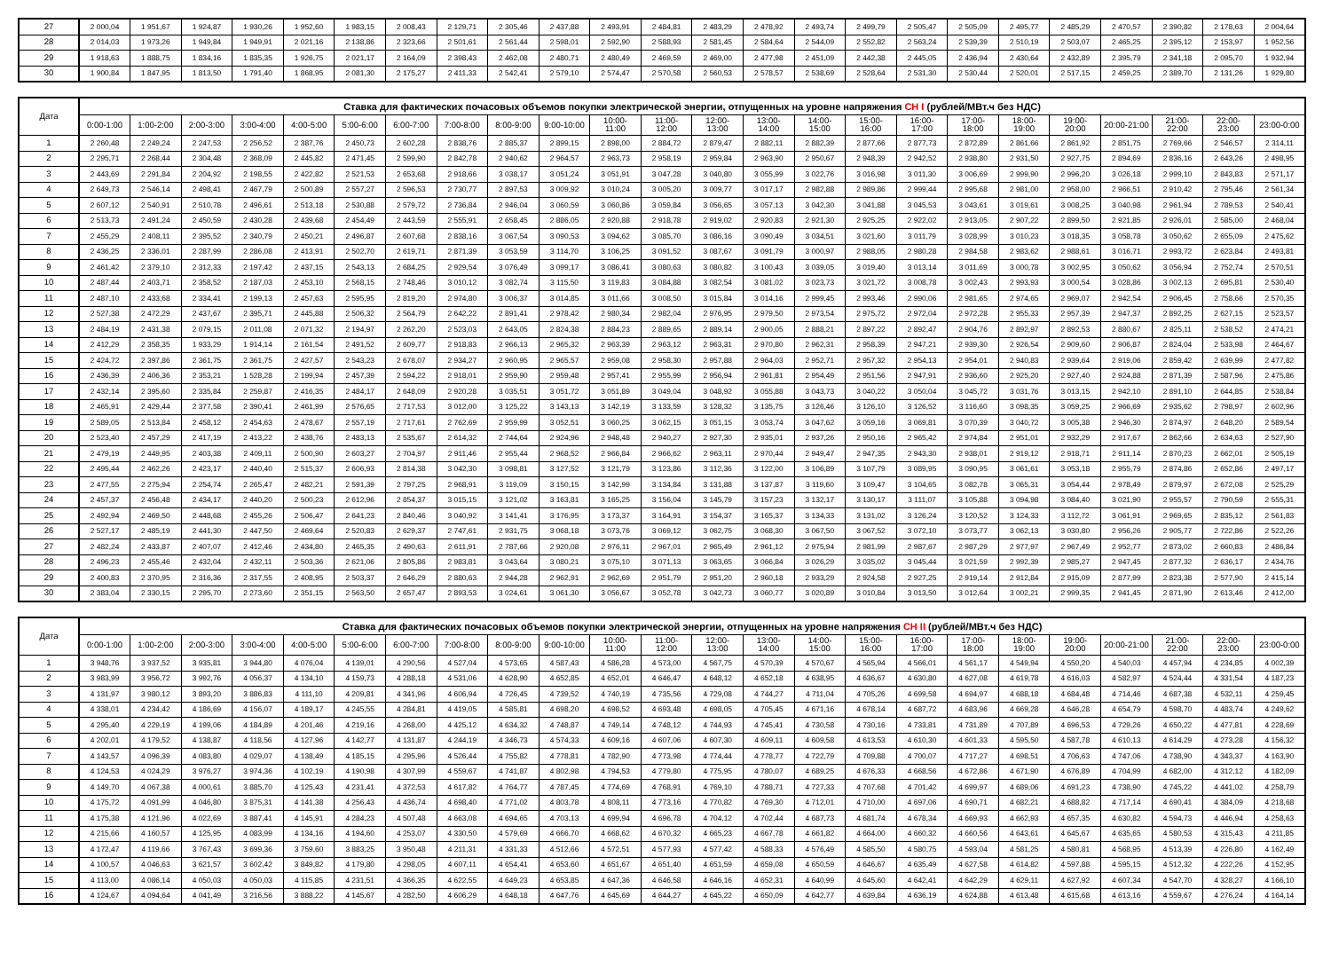| 27 | 2 000,04 | 1 951,67 | 1 924,87 | 1 930,26 | 1 952,60 | 1 983,15 | 2 008,43 | 2 129,71 | 2 305,46 | 2 437,88 | 2 493,91 | 2 484,81 | 2 483,29 | 2 478,92 | 2 493,74 | 2 499,79 | 2 505,47 | 2 505,09 | 2 495,77 | 2 485,29 | 2 470,57 | 2 390,82 | 2 178,63 | 2 004,64 |
| 28 | 2 014,03 | 1 973,26 | 1 949,84 | 1 949,91 | 2 021,16 | 2 138,86 | 2 323,66 | 2 501,61 | 2 561,44 | 2 598,01 | 2 592,90 | 2 588,93 | 2 581,45 | 2 584,64 | 2 544,09 | 2 552,82 | 2 563,24 | 2 539,39 | 2 510,19 | 2 503,07 | 2 465,25 | 2 395,12 | 2 153,97 | 1 952,56 |
| 29 | 1 918,63 | 1 888,75 | 1 834,16 | 1 835,35 | 1 926,75 | 2 021,17 | 2 164,09 | 2 398,43 | 2 462,08 | 2 480,71 | 2 480,49 | 2 469,59 | 2 469,00 | 2 477,98 | 2 451,09 | 2 442,38 | 2 445,05 | 2 436,94 | 2 430,64 | 2 432,89 | 2 395,79 | 2 341,18 | 2 095,70 | 1 932,94 |
| 30 | 1 900,84 | 1 847,95 | 1 813,50 | 1 791,40 | 1 868,95 | 2 081,30 | 2 175,27 | 2 411,33 | 2 542,41 | 2 579,10 | 2 574,47 | 2 570,58 | 2 560,53 | 2 578,57 | 2 538,69 | 2 528,64 | 2 531,30 | 2 530,44 | 2 520,01 | 2 517,15 | 2 459,25 | 2 389,70 | 2 131,26 | 1 929,80 |
| Дата | Ставка для фактических почасовых объемов покупки электрической энергии, отпущенных на уровне напряжения СН I (рублей/МВт.ч без НДС) | | | | | | | | | | | | | | | | | | | | | | | |
| --- | --- | --- | --- | --- | --- | --- | --- | --- | --- | --- | --- | --- | --- | --- | --- | --- | --- | --- | --- | --- | --- | --- | --- | --- |
| | 0:00-1:00 | 1:00-2:00 | 2:00-3:00 | 3:00-4:00 | 4:00-5:00 | 5:00-6:00 | 6:00-7:00 | 7:00-8:00 | 8:00-9:00 | 9:00-10:00 | 10:00- 11:00 | 11:00- 12:00 | 12:00- 13:00 | 13:00- 14:00 | 14:00- 15:00 | 15:00- 16:00 | 16:00- 17:00 | 17:00- 18:00 | 18:00- 19:00 | 19:00- 20:00 | 20:00-21:00 | 21:00- 22:00 | 22:00- 23:00 | 23:00-0:00 |
| 1 | 2 260,48 | 2 249,24 | 2 247,53 | 2 256,52 | 2 387,76 | 2 450,73 | 2 602,28 | 2 838,76 | 2 885,37 | 2 899,15 | 2 898,00 | 2 884,72 | 2 879,47 | 2 882,11 | 2 882,39 | 2 877,66 | 2 877,73 | 2 872,89 | 2 861,66 | 2 861,92 | 2 851,75 | 2 769,66 | 2 546,57 | 2 314,11 |
| 2 | 2 295,71 | 2 268,44 | 2 304,48 | 2 368,09 | 2 445,82 | 2 471,45 | 2 599,90 | 2 842,78 | 2 940,62 | 2 964,57 | 2 963,73 | 2 958,19 | 2 959,84 | 2 963,90 | 2 950,67 | 2 948,39 | 2 942,52 | 2 938,80 | 2 931,50 | 2 927,75 | 2 894,69 | 2 836,16 | 2 643,26 | 2 498,95 |
| 3 | 2 443,69 | 2 291,84 | 2 204,92 | 2 198,55 | 2 422,82 | 2 521,53 | 2 653,68 | 2 918,66 | 3 038,17 | 3 051,24 | 3 051,91 | 3 047,28 | 3 040,80 | 3 055,99 | 3 022,76 | 3 016,98 | 3 011,30 | 3 006,69 | 2 999,90 | 2 996,20 | 3 026,18 | 2 999,10 | 2 843,83 | 2 571,17 |
| 4 | 2 649,73 | 2 546,14 | 2 498,41 | 2 467,79 | 2 500,89 | 2 557,27 | 2 596,53 | 2 730,77 | 2 897,53 | 3 009,92 | 3 010,24 | 3 005,20 | 3 009,77 | 3 017,17 | 2 982,88 | 2 989,86 | 2 999,44 | 2 995,68 | 2 981,00 | 2 958,00 | 2 966,51 | 2 910,42 | 2 795,46 | 2 561,34 |
| 5 | 2 607,12 | 2 540,91 | 2 510,78 | 2 496,61 | 2 513,18 | 2 530,88 | 2 579,72 | 2 736,84 | 2 946,04 | 3 060,59 | 3 060,86 | 3 059,84 | 3 056,65 | 3 057,13 | 3 042,30 | 3 041,88 | 3 045,53 | 3 043,61 | 3 019,61 | 3 008,25 | 3 040,98 | 2 961,94 | 2 789,53 | 2 540,41 |
| 6 | 2 513,73 | 2 491,24 | 2 450,59 | 2 430,28 | 2 439,68 | 2 454,49 | 2 443,59 | 2 555,91 | 2 658,45 | 2 886,05 | 2 920,88 | 2 918,78 | 2 919,02 | 2 920,83 | 2 921,30 | 2 925,25 | 2 922,02 | 2 913,05 | 2 907,22 | 2 899,50 | 2 921,85 | 2 926,01 | 2 585,00 | 2 468,04 |
| 7 | 2 455,29 | 2 408,11 | 2 395,52 | 2 340,79 | 2 450,21 | 2 496,87 | 2 607,68 | 2 838,16 | 3 067,54 | 3 090,53 | 3 094,62 | 3 085,70 | 3 086,16 | 3 090,49 | 3 034,51 | 3 021,60 | 3 011,79 | 3 028,99 | 3 010,23 | 3 018,35 | 3 058,78 | 3 050,62 | 2 655,09 | 2 475,62 |
| 8 | 2 436,25 | 2 336,01 | 2 287,99 | 2 286,08 | 2 413,91 | 2 502,70 | 2 619,71 | 2 871,39 | 3 053,59 | 3 114,70 | 3 106,25 | 3 091,52 | 3 087,67 | 3 091,79 | 3 000,97 | 2 988,05 | 2 980,28 | 2 984,58 | 2 983,62 | 2 988,61 | 3 016,71 | 2 993,72 | 2 623,84 | 2 493,81 |
| 9 | 2 461,42 | 2 379,10 | 2 312,33 | 2 197,42 | 2 437,15 | 2 543,13 | 2 684,25 | 2 929,54 | 3 076,49 | 3 099,17 | 3 086,41 | 3 080,63 | 3 080,82 | 3 100,43 | 3 039,05 | 3 019,40 | 3 013,14 | 3 011,69 | 3 000,78 | 3 002,95 | 3 050,62 | 3 056,94 | 2 752,74 | 2 570,51 |
| 10 | 2 487,44 | 2 403,71 | 2 358,52 | 2 187,03 | 2 453,10 | 2 568,15 | 2 748,46 | 3 010,12 | 3 082,74 | 3 115,50 | 3 119,83 | 3 084,88 | 3 082,54 | 3 081,02 | 3 023,73 | 3 021,72 | 3 008,78 | 3 002,43 | 2 993,93 | 3 000,54 | 3 028,86 | 3 002,13 | 2 695,81 | 2 530,40 |
| 11 | 2 487,10 | 2 433,68 | 2 334,41 | 2 199,13 | 2 457,63 | 2 595,95 | 2 819,20 | 2 974,80 | 3 006,37 | 3 014,85 | 3 011,66 | 3 008,50 | 3 015,84 | 3 014,16 | 2 999,45 | 2 993,46 | 2 990,06 | 2 981,65 | 2 974,65 | 2 969,07 | 2 942,54 | 2 906,45 | 2 758,66 | 2 570,35 |
| 12 | 2 527,38 | 2 472,29 | 2 437,67 | 2 395,71 | 2 445,88 | 2 506,32 | 2 564,79 | 2 642,22 | 2 891,41 | 2 978,42 | 2 980,34 | 2 982,04 | 2 976,95 | 2 979,50 | 2 973,54 | 2 975,72 | 2 972,04 | 2 972,28 | 2 955,33 | 2 957,39 | 2 947,37 | 2 892,25 | 2 627,15 | 2 523,57 |
| 13 | 2 484,19 | 2 431,38 | 2 079,15 | 2 011,08 | 2 071,32 | 2 194,97 | 2 262,20 | 2 523,03 | 2 643,05 | 2 824,38 | 2 884,23 | 2 889,65 | 2 889,14 | 2 900,05 | 2 888,21 | 2 897,22 | 2 892,47 | 2 904,76 | 2 892,97 | 2 892,53 | 2 880,67 | 2 825,11 | 2 538,52 | 2 474,21 |
| 14 | 2 412,29 | 2 358,35 | 1 933,29 | 1 914,14 | 2 161,54 | 2 491,52 | 2 609,77 | 2 918,83 | 2 966,13 | 2 965,32 | 2 963,39 | 2 963,12 | 2 963,31 | 2 970,80 | 2 962,31 | 2 958,39 | 2 947,21 | 2 939,30 | 2 926,54 | 2 909,60 | 2 906,87 | 2 824,04 | 2 533,98 | 2 464,67 |
| 15 | 2 424,72 | 2 397,86 | 2 361,75 | 2 361,75 | 2 427,57 | 2 543,23 | 2 678,07 | 2 934,27 | 2 960,95 | 2 965,57 | 2 959,08 | 2 958,30 | 2 957,88 | 2 964,03 | 2 952,71 | 2 957,32 | 2 954,13 | 2 954,01 | 2 940,83 | 2 939,64 | 2 919,06 | 2 859,42 | 2 639,99 | 2 477,82 |
| 16 | 2 436,39 | 2 406,36 | 2 353,21 | 1 528,28 | 2 199,94 | 2 457,39 | 2 594,22 | 2 918,01 | 2 959,90 | 2 959,48 | 2 957,41 | 2 955,99 | 2 956,94 | 2 961,81 | 2 954,49 | 2 951,56 | 2 947,91 | 2 936,60 | 2 925,20 | 2 927,40 | 2 924,88 | 2 871,39 | 2 587,96 | 2 475,86 |
| 17 | 2 432,14 | 2 395,60 | 2 335,84 | 2 259,87 | 2 416,35 | 2 484,17 | 2 648,09 | 2 920,28 | 3 035,51 | 3 051,72 | 3 051,89 | 3 049,04 | 3 048,92 | 3 055,88 | 3 043,73 | 3 040,22 | 3 050,04 | 3 045,72 | 3 031,76 | 3 013,15 | 2 942,10 | 2 891,10 | 2 644,85 | 2 538,84 |
| 18 | 2 465,91 | 2 429,44 | 2 377,58 | 2 390,41 | 2 461,99 | 2 576,65 | 2 717,53 | 3 012,00 | 3 125,22 | 3 143,13 | 3 142,19 | 3 133,59 | 3 128,32 | 3 135,75 | 3 126,46 | 3 126,10 | 3 126,52 | 3 116,60 | 3 098,35 | 3 059,25 | 2 966,69 | 2 935,62 | 2 798,97 | 2 602,96 |
| 19 | 2 589,05 | 2 513,84 | 2 458,12 | 2 454,63 | 2 478,67 | 2 557,19 | 2 717,61 | 2 762,69 | 2 959,99 | 3 052,51 | 3 060,25 | 3 062,15 | 3 051,15 | 3 053,74 | 3 047,62 | 3 059,16 | 3 069,81 | 3 070,39 | 3 040,72 | 3 005,38 | 2 946,30 | 2 874,97 | 2 648,20 | 2 589,54 |
| 20 | 2 523,40 | 2 457,29 | 2 417,19 | 2 413,22 | 2 438,76 | 2 483,13 | 2 535,67 | 2 614,32 | 2 744,64 | 2 924,96 | 2 948,48 | 2 940,27 | 2 927,30 | 2 935,01 | 2 937,26 | 2 950,16 | 2 965,42 | 2 974,84 | 2 951,01 | 2 932,29 | 2 917,67 | 2 862,66 | 2 634,63 | 2 527,90 |
| 21 | 2 479,19 | 2 449,95 | 2 403,38 | 2 409,11 | 2 500,90 | 2 603,27 | 2 704,97 | 2 911,46 | 2 955,44 | 2 968,52 | 2 966,84 | 2 966,62 | 2 963,11 | 2 970,44 | 2 949,47 | 2 947,35 | 2 943,30 | 2 938,01 | 2 919,12 | 2 918,71 | 2 911,14 | 2 870,23 | 2 662,01 | 2 505,19 |
| 22 | 2 495,44 | 2 462,26 | 2 423,17 | 2 440,40 | 2 515,37 | 2 606,93 | 2 814,38 | 3 042,30 | 3 098,81 | 3 127,52 | 3 121,79 | 3 123,86 | 3 112,36 | 3 122,00 | 3 106,89 | 3 107,79 | 3 089,95 | 3 090,95 | 3 061,61 | 3 053,18 | 2 955,79 | 2 874,86 | 2 652,86 | 2 497,17 |
| 23 | 2 477,55 | 2 275,94 | 2 254,74 | 2 265,47 | 2 482,21 | 2 591,39 | 2 797,25 | 2 968,91 | 3 119,09 | 3 150,15 | 3 142,99 | 3 134,84 | 3 131,88 | 3 137,87 | 3 119,60 | 3 109,47 | 3 104,65 | 3 082,78 | 3 065,31 | 3 054,44 | 2 978,49 | 2 879,97 | 2 672,08 | 2 525,29 |
| 24 | 2 457,37 | 2 456,48 | 2 434,17 | 2 440,20 | 2 500,23 | 2 612,96 | 2 854,37 | 3 015,15 | 3 121,02 | 3 163,81 | 3 165,25 | 3 156,04 | 3 145,79 | 3 157,23 | 3 132,17 | 3 130,17 | 3 111,07 | 3 105,88 | 3 094,98 | 3 084,40 | 3 021,90 | 2 955,57 | 2 790,59 | 2 555,31 |
| 25 | 2 492,94 | 2 469,50 | 2 448,68 | 2 455,26 | 2 506,47 | 2 641,23 | 2 840,46 | 3 040,92 | 3 141,41 | 3 176,95 | 3 173,37 | 3 164,91 | 3 154,37 | 3 165,37 | 3 134,33 | 3 131,02 | 3 126,24 | 3 120,52 | 3 124,33 | 3 112,72 | 3 061,91 | 2 969,65 | 2 835,12 | 2 561,83 |
| 26 | 2 527,17 | 2 485,19 | 2 441,30 | 2 447,50 | 2 469,64 | 2 520,83 | 2 629,37 | 2 747,61 | 2 931,75 | 3 068,18 | 3 073,76 | 3 069,12 | 3 062,75 | 3 068,30 | 3 067,50 | 3 067,52 | 3 072,10 | 3 073,77 | 3 062,13 | 3 030,80 | 2 956,26 | 2 905,77 | 2 722,86 | 2 522,26 |
| 27 | 2 482,24 | 2 433,87 | 2 407,07 | 2 412,46 | 2 434,80 | 2 465,35 | 2 490,63 | 2 611,91 | 2 787,66 | 2 920,08 | 2 976,11 | 2 967,01 | 2 965,49 | 2 961,12 | 2 975,94 | 2 981,99 | 2 987,67 | 2 987,29 | 2 977,97 | 2 967,49 | 2 952,77 | 2 873,02 | 2 660,83 | 2 486,84 |
| 28 | 2 496,23 | 2 455,46 | 2 432,04 | 2 432,11 | 2 503,36 | 2 621,06 | 2 805,86 | 2 983,81 | 3 043,64 | 3 080,21 | 3 075,10 | 3 071,13 | 3 063,65 | 3 066,84 | 3 026,29 | 3 035,02 | 3 045,44 | 3 021,59 | 2 992,39 | 2 985,27 | 2 947,45 | 2 877,32 | 2 636,17 | 2 434,76 |
| 29 | 2 400,83 | 2 370,95 | 2 316,36 | 2 317,55 | 2 408,95 | 2 503,37 | 2 646,29 | 2 880,63 | 2 944,28 | 2 962,91 | 2 962,69 | 2 951,79 | 2 951,20 | 2 960,18 | 2 933,29 | 2 924,58 | 2 927,25 | 2 919,14 | 2 912,84 | 2 915,09 | 2 877,99 | 2 823,38 | 2 577,90 | 2 415,14 |
| 30 | 2 383,04 | 2 330,15 | 2 295,70 | 2 273,60 | 2 351,15 | 2 563,50 | 2 657,47 | 2 893,53 | 3 024,61 | 3 061,30 | 3 056,67 | 3 052,78 | 3 042,73 | 3 060,77 | 3 020,89 | 3 010,84 | 3 013,50 | 3 012,64 | 3 002,21 | 2 999,35 | 2 941,45 | 2 871,90 | 2 613,46 | 2 412,00 |
| Дата | Ставка для фактических почасовых объемов покупки электрической энергии, отпущенных на уровне напряжения СН II (рублей/МВт.ч без НДС) | | | | | | | | | | | | | | | | | | | | | | | |
| --- | --- | --- | --- | --- | --- | --- | --- | --- | --- | --- | --- | --- | --- | --- | --- | --- | --- | --- | --- | --- | --- | --- | --- | --- |
| | 0:00-1:00 | 1:00-2:00 | 2:00-3:00 | 3:00-4:00 | 4:00-5:00 | 5:00-6:00 | 6:00-7:00 | 7:00-8:00 | 8:00-9:00 | 9:00-10:00 | 10:00- 11:00 | 11:00- 12:00 | 12:00- 13:00 | 13:00- 14:00 | 14:00- 15:00 | 15:00- 16:00 | 16:00- 17:00 | 17:00- 18:00 | 18:00- 19:00 | 19:00- 20:00 | 20:00-21:00 | 21:00- 22:00 | 22:00- 23:00 | 23:00-0:00 |
| 1 | 3 948,76 | 3 937,52 | 3 935,81 | 3 944,80 | 4 076,04 | 4 139,01 | 4 290,56 | 4 527,04 | 4 573,65 | 4 587,43 | 4 586,28 | 4 573,00 | 4 567,75 | 4 570,39 | 4 570,67 | 4 565,94 | 4 566,01 | 4 561,17 | 4 549,94 | 4 550,20 | 4 540,03 | 4 457,94 | 4 234,85 | 4 002,39 |
| 2 | 3 983,99 | 3 956,72 | 3 992,76 | 4 056,37 | 4 134,10 | 4 159,73 | 4 288,18 | 4 531,06 | 4 628,90 | 4 652,85 | 4 652,01 | 4 646,47 | 4 648,12 | 4 652,18 | 4 638,95 | 4 636,67 | 4 630,80 | 4 627,08 | 4 619,78 | 4 616,03 | 4 582,97 | 4 524,44 | 4 331,54 | 4 187,23 |
| 3 | 4 131,97 | 3 980,12 | 3 893,20 | 3 886,83 | 4 111,10 | 4 209,81 | 4 341,96 | 4 606,94 | 4 726,45 | 4 739,52 | 4 740,19 | 4 735,56 | 4 729,08 | 4 744,27 | 4 711,04 | 4 705,26 | 4 699,58 | 4 694,97 | 4 688,18 | 4 684,48 | 4 714,46 | 4 687,38 | 4 532,11 | 4 259,45 |
| 4 | 4 338,01 | 4 234,42 | 4 186,69 | 4 156,07 | 4 189,17 | 4 245,55 | 4 284,81 | 4 419,05 | 4 585,81 | 4 698,20 | 4 698,52 | 4 693,48 | 4 698,05 | 4 705,45 | 4 671,16 | 4 678,14 | 4 687,72 | 4 683,96 | 4 669,28 | 4 646,28 | 4 654,79 | 4 598,70 | 4 483,74 | 4 249,62 |
| 5 | 4 295,40 | 4 229,19 | 4 199,06 | 4 184,89 | 4 201,46 | 4 219,16 | 4 268,00 | 4 425,12 | 4 634,32 | 4 748,87 | 4 749,14 | 4 748,12 | 4 744,93 | 4 745,41 | 4 730,58 | 4 730,16 | 4 733,81 | 4 731,89 | 4 707,89 | 4 696,53 | 4 729,26 | 4 650,22 | 4 477,81 | 4 228,69 |
| 6 | 4 202,01 | 4 179,52 | 4 138,87 | 4 118,56 | 4 127,96 | 4 142,77 | 4 131,87 | 4 244,19 | 4 346,73 | 4 574,33 | 4 609,16 | 4 607,06 | 4 607,30 | 4 609,11 | 4 609,58 | 4 613,53 | 4 610,30 | 4 601,33 | 4 595,50 | 4 587,78 | 4 610,13 | 4 614,29 | 4 273,28 | 4 156,32 |
| 7 | 4 143,57 | 4 096,39 | 4 083,80 | 4 029,07 | 4 138,49 | 4 185,15 | 4 295,96 | 4 526,44 | 4 755,82 | 4 778,81 | 4 782,90 | 4 773,98 | 4 774,44 | 4 778,77 | 4 722,79 | 4 709,88 | 4 700,07 | 4 717,27 | 4 698,51 | 4 706,63 | 4 747,06 | 4 738,90 | 4 343,37 | 4 163,90 |
| 8 | 4 124,53 | 4 024,29 | 3 976,27 | 3 974,36 | 4 102,19 | 4 190,98 | 4 307,99 | 4 559,67 | 4 741,87 | 4 802,98 | 4 794,53 | 4 779,80 | 4 775,95 | 4 780,07 | 4 689,25 | 4 676,33 | 4 668,56 | 4 672,86 | 4 671,90 | 4 676,89 | 4 704,99 | 4 682,00 | 4 312,12 | 4 182,09 |
| 9 | 4 149,70 | 4 067,38 | 4 000,61 | 3 885,70 | 4 125,43 | 4 231,41 | 4 372,53 | 4 617,82 | 4 764,77 | 4 787,45 | 4 774,69 | 4 768,91 | 4 769,10 | 4 788,71 | 4 727,33 | 4 707,68 | 4 701,42 | 4 699,97 | 4 689,06 | 4 691,23 | 4 738,90 | 4 745,22 | 4 441,02 | 4 258,79 |
| 10 | 4 175,72 | 4 091,99 | 4 046,80 | 3 875,31 | 4 141,38 | 4 256,43 | 4 436,74 | 4 698,40 | 4 771,02 | 4 803,78 | 4 808,11 | 4 773,16 | 4 770,82 | 4 769,30 | 4 712,01 | 4 710,00 | 4 697,06 | 4 690,71 | 4 682,21 | 4 688,82 | 4 717,14 | 4 690,41 | 4 384,09 | 4 218,68 |
| 11 | 4 175,38 | 4 121,96 | 4 022,69 | 3 887,41 | 4 145,91 | 4 284,23 | 4 507,48 | 4 663,08 | 4 694,65 | 4 703,13 | 4 699,94 | 4 696,78 | 4 704,12 | 4 702,44 | 4 687,73 | 4 681,74 | 4 678,34 | 4 669,93 | 4 662,93 | 4 657,35 | 4 630,82 | 4 594,73 | 4 446,94 | 4 258,63 |
| 12 | 4 215,66 | 4 160,57 | 4 125,95 | 4 083,99 | 4 134,16 | 4 194,60 | 4 253,07 | 4 330,50 | 4 579,69 | 4 666,70 | 4 668,62 | 4 670,32 | 4 665,23 | 4 667,78 | 4 661,82 | 4 664,00 | 4 660,32 | 4 660,56 | 4 643,61 | 4 645,67 | 4 635,65 | 4 580,53 | 4 315,43 | 4 211,85 |
| 13 | 4 172,47 | 4 119,66 | 3 767,43 | 3 699,36 | 3 759,60 | 3 883,25 | 3 950,48 | 4 211,31 | 4 331,33 | 4 512,66 | 4 572,51 | 4 577,93 | 4 577,42 | 4 588,33 | 4 576,49 | 4 585,50 | 4 580,75 | 4 593,04 | 4 581,25 | 4 580,81 | 4 568,95 | 4 513,39 | 4 226,80 | 4 162,49 |
| 14 | 4 100,57 | 4 046,63 | 3 621,57 | 3 602,42 | 3 849,82 | 4 179,80 | 4 298,05 | 4 607,11 | 4 654,41 | 4 653,60 | 4 651,67 | 4 651,40 | 4 651,59 | 4 659,08 | 4 650,59 | 4 646,67 | 4 635,49 | 4 627,58 | 4 614,82 | 4 597,88 | 4 595,15 | 4 512,32 | 4 222,26 | 4 152,95 |
| 15 | 4 113,00 | 4 086,14 | 4 050,03 | 4 050,03 | 4 115,85 | 4 231,51 | 4 366,35 | 4 622,55 | 4 649,23 | 4 653,85 | 4 647,36 | 4 646,58 | 4 646,16 | 4 652,31 | 4 640,99 | 4 645,60 | 4 642,41 | 4 642,29 | 4 629,11 | 4 627,92 | 4 607,34 | 4 547,70 | 4 328,27 | 4 166,10 |
| 16 | 4 124,67 | 4 094,64 | 4 041,49 | 3 216,56 | 3 888,22 | 4 145,67 | 4 282,50 | 4 606,29 | 4 648,18 | 4 647,76 | 4 645,69 | 4 644,27 | 4 645,22 | 4 650,09 | 4 642,77 | 4 639,84 | 4 636,19 | 4 624,88 | 4 613,48 | 4 615,68 | 4 613,16 | 4 559,67 | 4 276,24 | 4 164,14 |